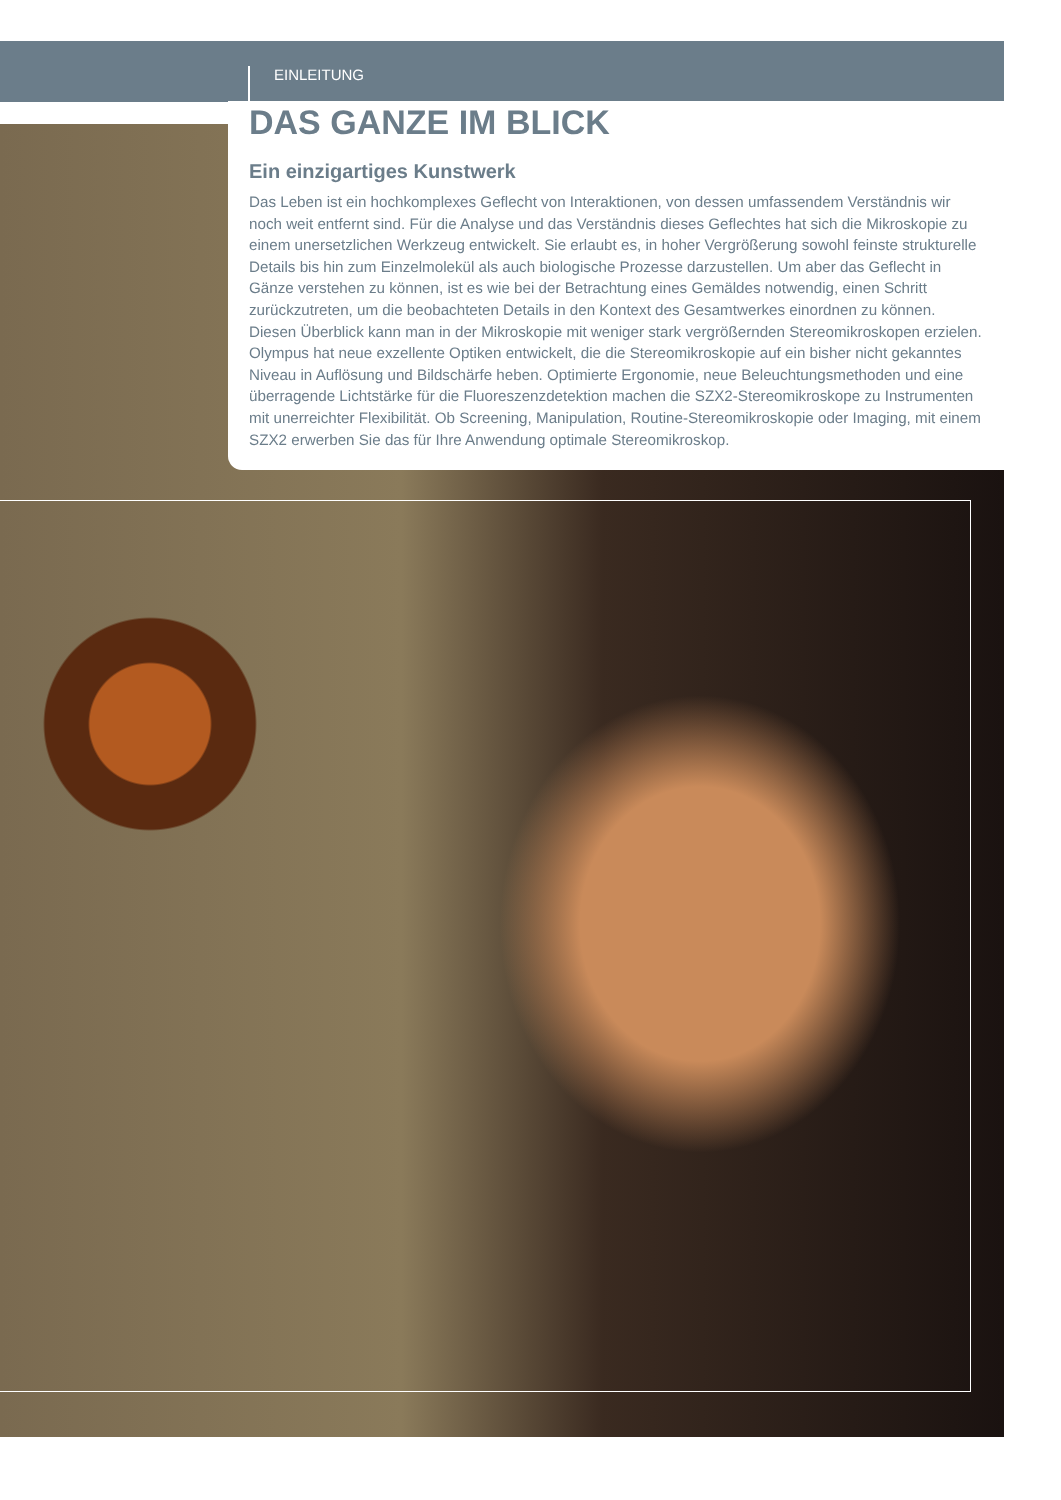EINLEITUNG
DAS GANZE IM BLICK
Ein einzigartiges Kunstwerk
Das Leben ist ein hochkomplexes Geflecht von Interaktionen, von dessen umfassendem Verständnis wir noch weit entfernt sind. Für die Analyse und das Verständnis dieses Geflechtes hat sich die Mikroskopie zu einem unersetzlichen Werkzeug entwickelt. Sie erlaubt es, in hoher Vergrößerung sowohl feinste strukturelle Details bis hin zum Einzelmolekül als auch biologische Prozesse darzustellen. Um aber das Geflecht in Gänze verstehen zu können, ist es wie bei der Betrachtung eines Gemäldes notwendig, einen Schritt zurückzutreten, um die beobachteten Details in den Kontext des Gesamtwerkes einordnen zu können. Diesen Überblick kann man in der Mikroskopie mit weniger stark vergrößernden Stereomikroskopen erzielen. Olympus hat neue exzellente Optiken entwickelt, die die Stereomikroskopie auf ein bisher nicht gekanntes Niveau in Auflösung und Bildschärfe heben. Optimierte Ergonomie, neue Beleuchtungsmethoden und eine überragende Lichtstärke für die Fluoreszenzdetektion machen die SZX2-Stereomikroskope zu Instrumenten mit unerreichter Flexibilität. Ob Screening, Manipulation, Routine-Stereomikroskopie oder Imaging, mit einem SZX2 erwerben Sie das für Ihre Anwendung optimale Stereomikroskop.